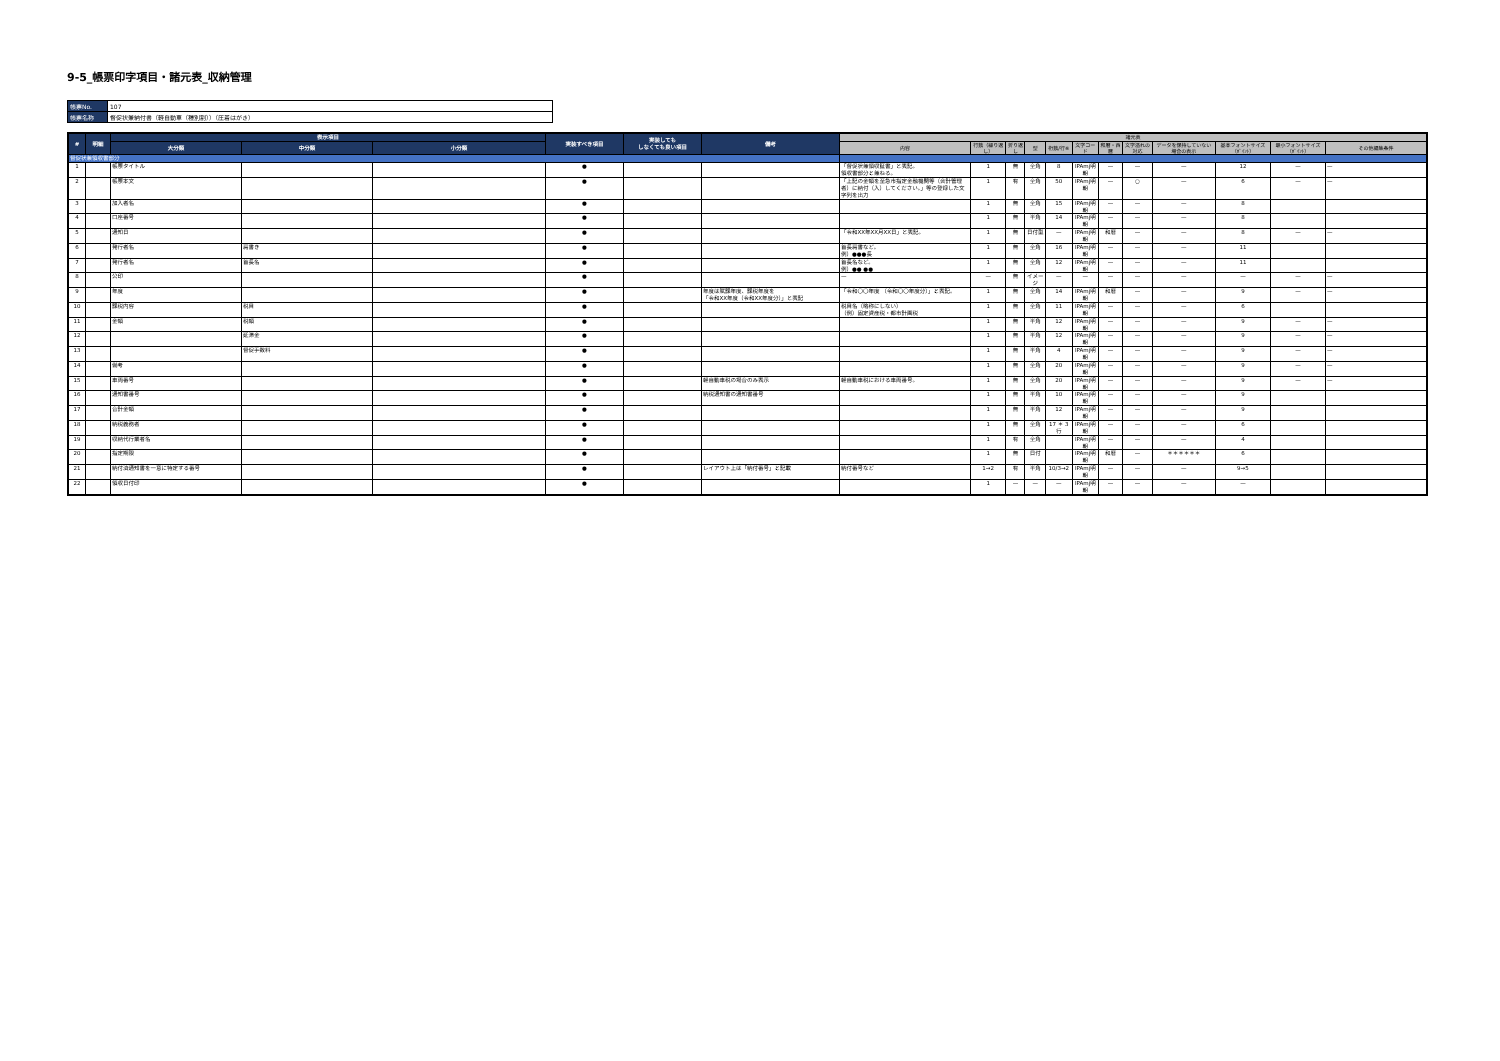9-5_帳票印字項目・諸元表_収納管理
| 帳票No. | 107 |
| 帳票名称 | 督促状兼納付書（軽自動車（種別割））（圧着はがき） |
| # | 明細 | 表示項目 | | | 実装すべき項目 | 実装しても しなくても良い項目 | 備考 | 諸元表 | | | | | | | | | | | |
| --- | --- | --- | --- | --- | --- | --- | --- | --- | --- | --- | --- | --- | --- | --- | --- | --- | --- | --- | --- |
| | | 大分類 | 中分類 | 小分類 | | | | 内容 | 行数（繰り返し） | 折り返し | 型 | 桁数/行※ | 文字コード | 和暦・西暦 | 文字溢れの対応 | データを保持していない場合の表示 | 基本フォントサイズ（ﾎﾟｲﾝﾄ） | 最小フォントサイズ（ﾎﾟｲﾝﾄ） | その他編集条件 |
| 督促状兼領収書部分 | | | | | | | | | | | | | | | | | | | |
| 1 | | 帳票タイトル | | | ● | | | 「督促状兼領収証書」と表記。 領収書部分と兼ねる。 | 1 | 無 | 全角 | 8 | IPAmj明朝 | — | — | — | 12 | — | — |
| 2 | | 帳票本文 | | | ● | | | 「上記の金額を至急市指定金融機関等（会計管理者）に納付（入）してください。」等の登録した文字列を出力 | 1 | 有 | 全角 | 50 | IPAmj明朝 | — | ○ | — | 6 | — | — |
| 3 | | 加入者名 | | | ● | | | | 1 | 無 | 全角 | 15 | IPAmj明朝 | — | — | — | 8 | | |
| 4 | | 口座番号 | | | ● | | | | 1 | 無 | 半角 | 14 | IPAmj明朝 | — | — | — | 8 | | |
| 5 | | 通知日 | | | ● | | | 「令和XX年XX月XX日」と表記。 | 1 | 無 | 日付型 | — | IPAmj明朝 | 和暦 | — | — | 8 | — | — |
| 6 | | 発行者名 | 肩書き | | ● | | | 首長肩書など。 例）●●●長 | 1 | 無 | 全角 | 16 | IPAmj明朝 | — | — | — | 11 | | |
| 7 | | 発行者名 | 首長名 | | ● | | | 首長名など。 例）●● ●● | 1 | 無 | 全角 | 12 | IPAmj明朝 | — | — | — | 11 | | |
| 8 | | 公印 | | | ● | | | — | — | 無 | イメージ | — | — | — | — | — | — | — | — |
| 9 | | 年度 | | | ● | | 年度は賦課年度、課税年度を 「令和XX年度（令和XX年度分）」と表記 | 「令和〇〇年度 （令和〇〇年度分）」と表記。 | 1 | 無 | 全角 | 14 | IPAmj明朝 | 和暦 | — | — | 9 | — | — |
| 10 | | 課税内容 | 税目 | | ● | | | 税目名（略称にしない） （例）固定資産税・都市計画税 | 1 | 無 | 全角 | 11 | IPAmj明朝 | — | — | — | 6 | | |
| 11 | | 金額 | 税額 | | ● | | | | 1 | 無 | 半角 | 12 | IPAmj明朝 | — | — | — | 9 | — | — |
| 12 | | | 延滞金 | | ● | | | | 1 | 無 | 半角 | 12 | IPAmj明朝 | — | — | — | 9 | — | — |
| 13 | | | 督促手数料 | | ● | | | | 1 | 無 | 半角 | 4 | IPAmj明朝 | — | — | — | 9 | — | — |
| 14 | | 備考 | | | ● | | | | 1 | 無 | 全角 | 20 | IPAmj明朝 | — | — | — | 9 | — | — |
| 15 | | 車両番号 | | | ● | | 軽自動車税の場合のみ表示 | 軽自動車税における車両番号。 | 1 | 無 | 全角 | 20 | IPAmj明朝 | — | — | — | 9 | — | — |
| 16 | | 通知書番号 | | | ● | | 納税通知書の通知書番号 | | 1 | 無 | 半角 | 10 | IPAmj明朝 | — | — | — | 9 | | |
| 17 | | 合計金額 | | | ● | | | | 1 | 無 | 半角 | 12 | IPAmj明朝 | — | — | — | 9 | | |
| 18 | | 納税義務者 | | | ● | | | | 1 | 無 | 全角 | 17 ＊ 3行 | IPAmj明朝 | — | — | — | 6 | | |
| 19 | | 収納代行業者名 | | | ● | | | | 1 | 有 | 全角 | | IPAmj明朝 | — | — | — | 4 | | |
| 20 | | 指定期限 | | | ● | | | | 1 | 無 | 日付 | | IPAmj明朝 | 和暦 | — | ＊＊＊＊＊＊ | 6 | | |
| 21 | | 納付済通知書を一意に特定する番号 | | | ● | | レイアウト上は「納付番号」と記載 | 納付番号など | 1→2 | 有 | 半角 | 10/3→2 | IPAmj明朝 | — | — | — | 9→5 | | |
| 22 | | 領収日付印 | | | ● | | | | 1 | — | — | — | IPAmj明朝 | — | — | — | — | | |